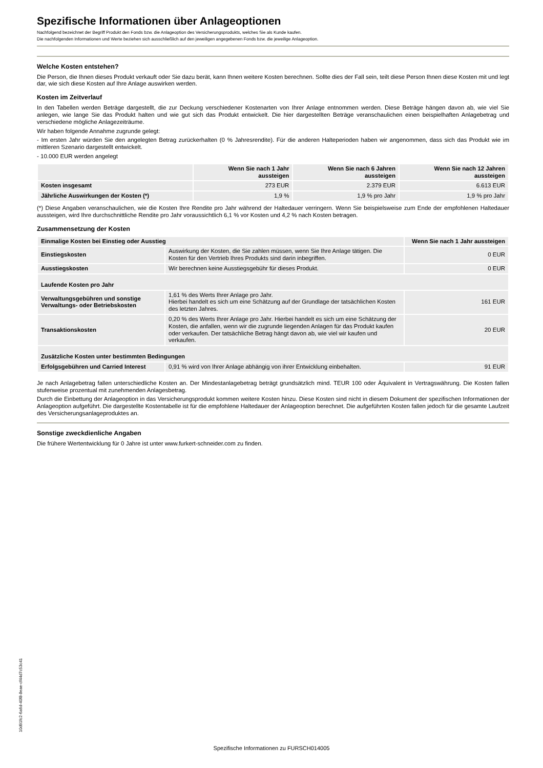Spezifische Informationen über Anlageoptionen
Nachfolgend bezeichnet der Begriff Produkt den Fonds bzw. die Anlageoption des Versicherungsprodukts, welches Sie als Kunde kaufen.
Die nachfolgenden Informationen und Werte beziehen sich ausschließlich auf den jeweiligen angegebenen Fonds bzw. die jeweilige Anlageoption.
Welche Kosten entstehen?
Die Person, die Ihnen dieses Produkt verkauft oder Sie dazu berät, kann Ihnen weitere Kosten berechnen. Sollte dies der Fall sein, teilt diese Person Ihnen diese Kosten mit und legt dar, wie sich diese Kosten auf Ihre Anlage auswirken werden.
Kosten im Zeitverlauf
In den Tabellen werden Beträge dargestellt, die zur Deckung verschiedener Kostenarten von Ihrer Anlage entnommen werden. Diese Beträge hängen davon ab, wie viel Sie anlegen, wie lange Sie das Produkt halten und wie gut sich das Produkt entwickelt. Die hier dargestellten Beträge veranschaulichen einen beispielhaften Anlagebetrag und verschiedene mögliche Anlagezeiträume.
Wir haben folgende Annahme zugrunde gelegt:
- Im ersten Jahr würden Sie den angelegten Betrag zurückerhalten (0 % Jahresrendite). Für die anderen Halteperioden haben wir angenommen, dass sich das Produkt wie im mittleren Szenario dargestellt entwickelt.
- 10.000 EUR werden angelegt
| | Wenn Sie nach 1 Jahr aussteigen | Wenn Sie nach 6 Jahren aussteigen | Wenn Sie nach 12 Jahren aussteigen |
| --- | --- | --- | --- |
| Kosten insgesamt | 273 EUR | 2.379 EUR | 6.613 EUR |
| Jährliche Auswirkungen der Kosten (*) | 1,9 % | 1,9 % pro Jahr | 1,9 % pro Jahr |
(*) Diese Angaben veranschaulichen, wie die Kosten Ihre Rendite pro Jahr während der Haltedauer verringern. Wenn Sie beispielsweise zum Ende der empfohlenen Haltedauer aussteigen, wird Ihre durchschnittliche Rendite pro Jahr voraussichtlich 6,1 % vor Kosten und 4,2 % nach Kosten betragen.
Zusammensetzung der Kosten
| Einmalige Kosten bei Einstieg oder Ausstieg | | Wenn Sie nach 1 Jahr aussteigen |
| --- | --- | --- |
| Einstiegskosten | Auswirkung der Kosten, die Sie zahlen müssen, wenn Sie Ihre Anlage tätigen. Die Kosten für den Vertrieb Ihres Produkts sind darin inbegriffen. | 0 EUR |
| Ausstiegskosten | Wir berechnen keine Ausstiegsgebühr für dieses Produkt. | 0 EUR |
| Laufende Kosten pro Jahr | | |
| Verwaltungsgebühren und sonstige Verwaltungs- oder Betriebskosten | 1,61 % des Werts Ihrer Anlage pro Jahr. Hierbei handelt es sich um eine Schätzung auf der Grundlage der tatsächlichen Kosten des letzten Jahres. | 161 EUR |
| Transaktionskosten | 0,20 % des Werts Ihrer Anlage pro Jahr. Hierbei handelt es sich um eine Schätzung der Kosten, die anfallen, wenn wir die zugrunde liegenden Anlagen für das Produkt kaufen oder verkaufen. Der tatsächliche Betrag hängt davon ab, wie viel wir kaufen und verkaufen. | 20 EUR |
| Zusätzliche Kosten unter bestimmten Bedingungen | | |
| Erfolgsgebühren und Carried Interest | 0,91 % wird von Ihrer Anlage abhängig von ihrer Entwicklung einbehalten. | 91 EUR |
Je nach Anlagebetrag fallen unterschiedliche Kosten an. Der Mindestanlagebetrag beträgt grundsätzlich mind. TEUR 100 oder Äquivalent in Vertragswährung. Die Kosten fallen stufenweise prozentual mit zunehmenden Anlagesbetrag.
Durch die Einbettung der Anlageoption in das Versicherungsprodukt kommen weitere Kosten hinzu. Diese Kosten sind nicht in diesem Dokument der spezifischen Informationen der Anlageoption aufgeführt. Die dargestellte Kostentabelle ist für die empfohlene Haltedauer der Anlageoption berechnet. Die aufgeführten Kosten fallen jedoch für die gesamte Laufzeit des Versicherungsanlageproduktes an.
Sonstige zweckdienliche Angaben
Die frühere Wertentwicklung für 0 Jahre ist unter www.furkert-schneider.com zu finden.
10d91fc2-6a6d-40f8-8eae-cf44d7c53c41
Spezifische Informationen zu FURSCH014005